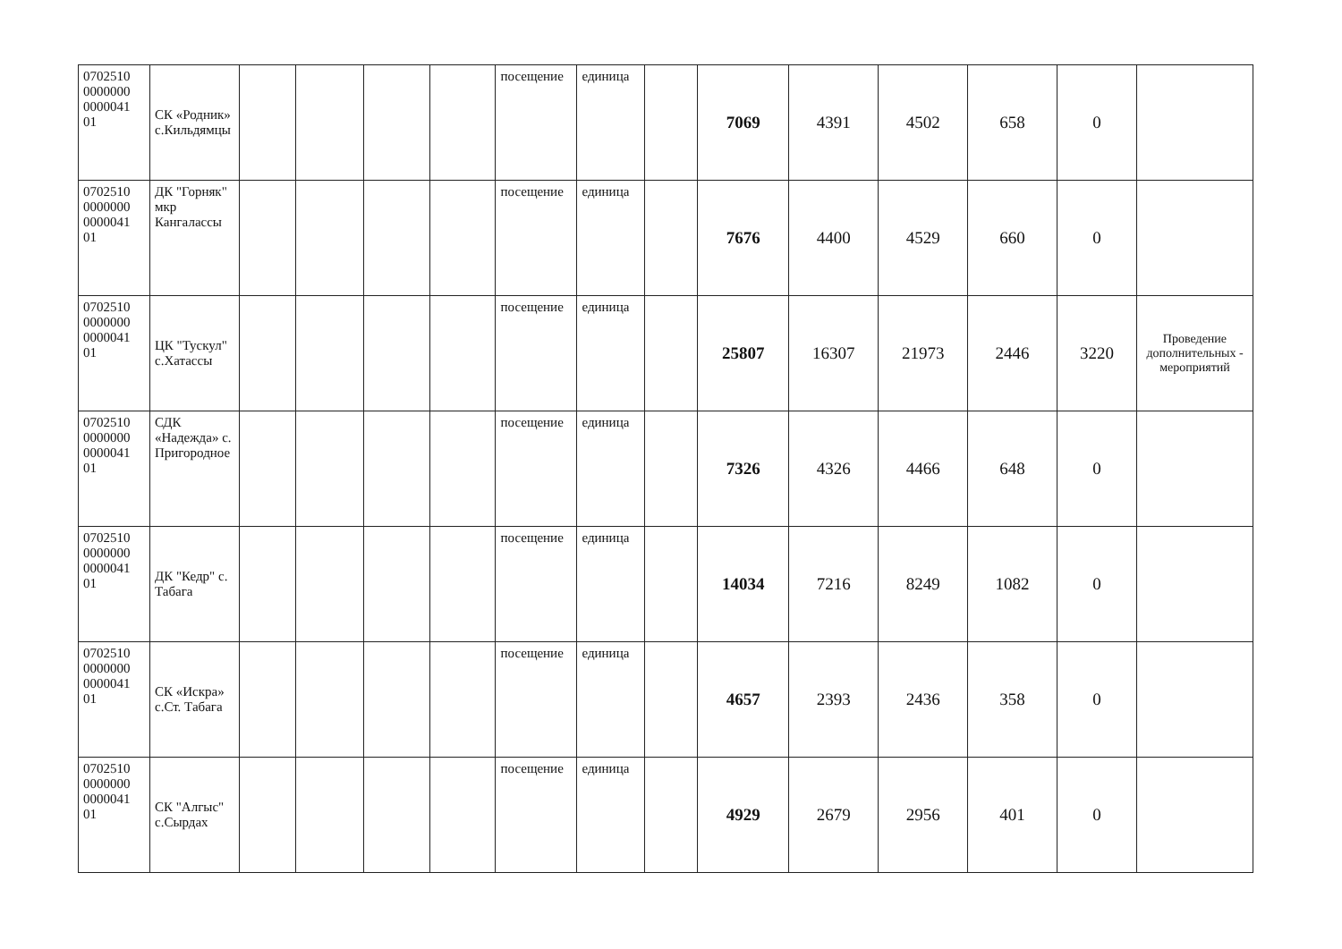| 0702510 0000000 0000041 01 | СК «Родник» с.Кильдямцы | | | | | посещение | единица | | 7069 | 4391 | 4502 | 658 | 0 | |
| 0702510 0000000 0000041 01 | ДК "Горняк" мкр Кангалассы | | | | | посещение | единица | | 7676 | 4400 | 4529 | 660 | 0 | |
| 0702510 0000000 0000041 01 | ЦК "Тускул" с.Хатассы | | | | | посещение | единица | | 25807 | 16307 | 21973 | 2446 | 3220 | Проведение дополнительных - мероприятий |
| 0702510 0000000 0000041 01 | СДК «Надежда» с. Пригородное | | | | | посещение | единица | | 7326 | 4326 | 4466 | 648 | 0 | |
| 0702510 0000000 0000041 01 | ДК "Кедр" с. Табага | | | | | посещение | единица | | 14034 | 7216 | 8249 | 1082 | 0 | |
| 0702510 0000000 0000041 01 | СК «Искра» с.Ст. Табага | | | | | посещение | единица | | 4657 | 2393 | 2436 | 358 | 0 | |
| 0702510 0000000 0000041 01 | СК "Алгыс" с.Сырдах | | | | | посещение | единица | | 4929 | 2679 | 2956 | 401 | 0 | |